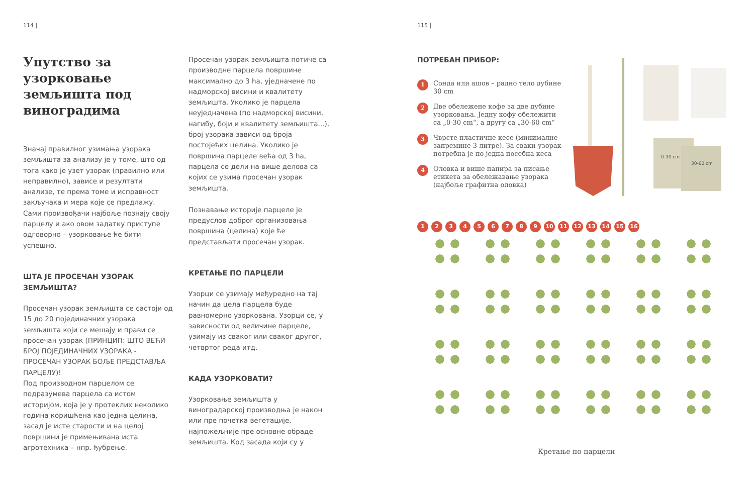114 |
Упутство за узорковање земљишта под виноградима
Значај правилног узимања узорака земљишта за анализу је у томе, што од тога како је узет узорак (правилно или неправилно), зависе и резултати анализе, те према томе и исправност закључака и мера које се предлажу. Сами произвођачи најбоље познају своју парцелу и ако овом задатку приступе одговорно – узорковање ће бити успешно.
ШТА ЈЕ ПРОСЕЧАН УЗОРАК ЗЕМЉИШТА?
Просечан узорак земљишта се састоји од 15 до 20 појединачних узорака земљишта који се мешају и прави се просечан узорак (ПРИНЦИП: ШТО ВЕЋИ БРОЈ ПОЈЕДИНАЧНИХ УЗОРАКА - ПРОСЕЧАН УЗОРАК БОЉЕ ПРЕДСТАВЉА ПАРЦЕЛУ)!
Под производном парцелом се подразумева парцела са истом историјом, која је у протеклих неколико година коришћена као једна целина, засад је исте старости и на целој површини је примењивана иста агротехника – нпр. ђубрење.
Просечан узорак земљишта потиче са производне парцела површине максимално до 3 ha, уједначене по надморској висини и квалитету земљишта. Уколико је парцела неуједначена (по надморској висини, нагибу, боји и квалитету земљишта...), број узорака зависи од броја постојећих целина. Уколико је површина парцеле већа од 3 ha, парцела се дели на више делова са којих се узима просечан узорак земљишта.
Познавање историје парцеле је предуслов доброг организовања површина (целина) које ће представљати просечан узорак.
КРЕТАЊЕ ПО ПАРЦЕЛИ
Узорци се узимају међуредно на тај начин да цела парцела буде равномерно узоркована. Узорци се, у зависности од величине парцеле, узимају из сваког или сваког другог, четвртог реда итд.
КАДА УЗОРКОВАТИ?
Узорковање земљишта у виноградарској производња је након или пре почетка вегетације, најпожељније пре основне обраде земљишта. Код засада који су у
115 |
ПОТРЕБАН ПРИБОР:
1 Сонда или ашов – радно тело дубине 30 cm
2 Две обележене кофе за две дубине узорковања. Једну кофу обележити са „0-30 cm“, а другу са „30-60 cm“
3 Чврсте пластичне кесе (минималне запремине 3 литре). За сваки узорак потребна је по једна посебна кеса
4 Оловка и више папира за писање етикета за обележавање узорака (најбоље графитна оловка)
0-30 cm
30-60 cm
1 2 3 4 5 6 7 8 9 10 11 12 13 14 15 16
Кретање по парцели